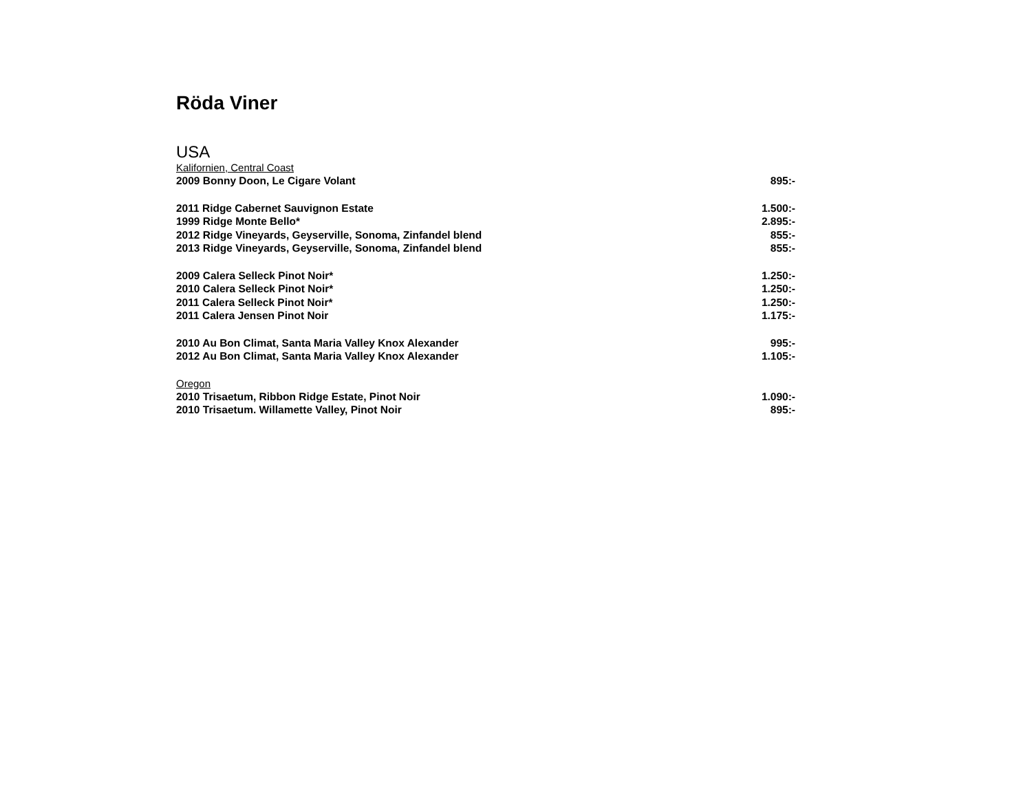Röda Viner
USA
Kalifornien, Central Coast
| 2009 Bonny Doon, Le Cigare Volant | 895:- |
| 2011 Ridge Cabernet Sauvignon Estate | 1.500:- |
| 1999 Ridge Monte Bello* | 2.895:- |
| 2012 Ridge Vineyards, Geyserville, Sonoma, Zinfandel blend | 855:- |
| 2013 Ridge Vineyards, Geyserville, Sonoma, Zinfandel blend | 855:- |
| 2009 Calera Selleck Pinot Noir* | 1.250:- |
| 2010 Calera Selleck Pinot Noir* | 1.250:- |
| 2011 Calera Selleck Pinot Noir* | 1.250:- |
| 2011 Calera Jensen Pinot Noir | 1.175:- |
| 2010 Au Bon Climat, Santa Maria Valley Knox Alexander | 995:- |
| 2012 Au Bon Climat, Santa Maria Valley Knox Alexander | 1.105:- |
Oregon
| 2010 Trisaetum, Ribbon Ridge Estate, Pinot Noir | 1.090:- |
| 2010 Trisaetum. Willamette Valley, Pinot Noir | 895:- |